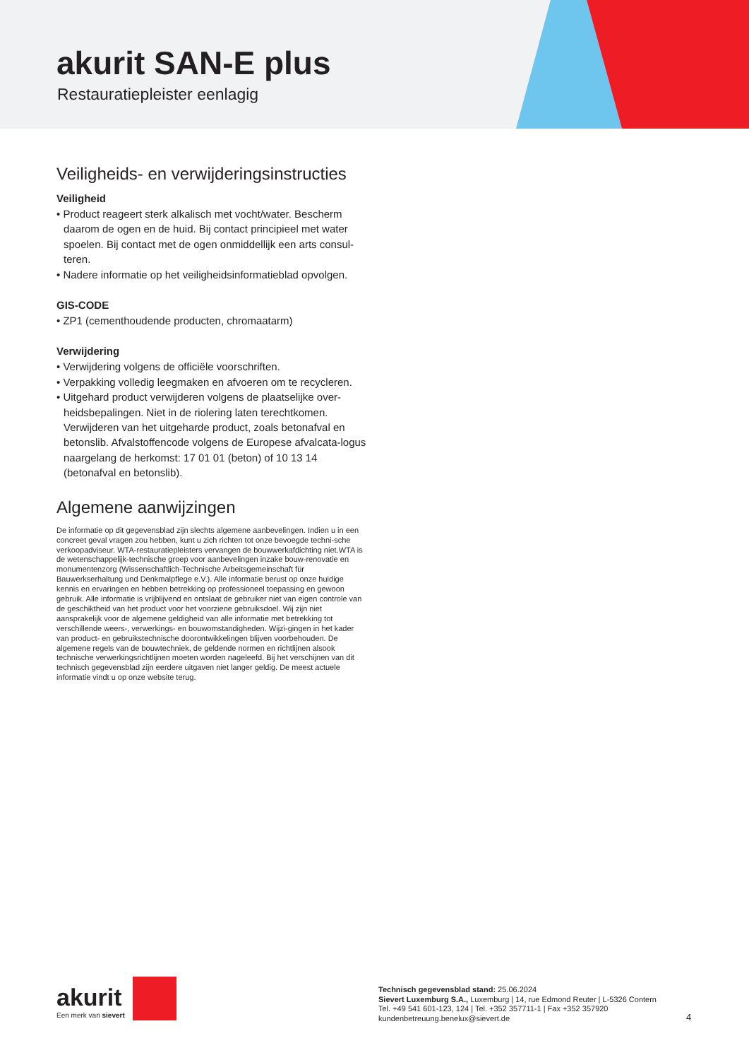akurit SAN-E plus
Restauratiepleister eenlagig
Veiligheids- en verwijderingsinstructies
Veiligheid
• Product reageert sterk alkalisch met vocht/water. Bescherm daarom de ogen en de huid. Bij contact principieel met water spoelen. Bij contact met de ogen onmiddellijk een arts consul-teren.
• Nadere informatie op het veiligheidsinformatieblad opvolgen.
GIS-CODE
• ZP1 (cementhoudende producten, chromaatarm)
Verwijdering
• Verwijdering volgens de officiële voorschriften.
• Verpakking volledig leegmaken en afvoeren om te recycleren.
• Uitgehard product verwijderen volgens de plaatselijke over-heidsbepalingen. Niet in de riolering laten terechtkomen. Verwijderen van het uitgeharde product, zoals betonafval en betonslib. Afvalstoffencode volgens de Europese afvalcata-logus naargelang de herkomst: 17 01 01 (beton) of 10 13 14 (betonafval en betonslib).
Algemene aanwijzingen
De informatie op dit gegevensblad zijn slechts algemene aanbevelingen. Indien u in een concreet geval vragen zou hebben, kunt u zich richten tot onze bevoegde techni-sche verkoopadviseur. WTA-restauratiepleisters vervangen de bouwwerkafdichting niet.WTA is de wetenschappelijk-technische groep voor aanbevelingen inzake bouw-renovatie en monumentenzorg (Wissenschaftlich-Technische Arbeitsgemeinschaft für Bauwerkserhaltung und Denkmalpflege e.V.). Alle informatie berust op onze huidige kennis en ervaringen en hebben betrekking op professioneel toepassing en gewoon gebruik. Alle informatie is vrijblijvend en ontslaat de gebruiker niet van eigen controle van de geschiktheid van het product voor het voorziene gebruiksdoel. Wij zijn niet aansprakelijk voor de algemene geldigheid van alle informatie met betrekking tot verschillende weers-, verwerkings- en bouwomstandigheden. Wijzi-gingen in het kader van product- en gebruikstechnische doorontwikkelingen blijven voorbehouden. De algemene regels van de bouwtechniek, de geldende normen en richtlijnen alsook technische verwerkingsrichtlijnen moeten worden nageleefd. Bij het verschijnen van dit technisch gegevensblad zijn eerdere uitgaven niet langer geldig. De meest actuele informatie vindt u op onze website terug.
akurit
Een merk van sievert
Technisch gegevensblad stand: 25.06.2024
Sievert Luxemburg S.A., Luxemburg | 14, rue Edmond Reuter | L-5326 Contern
Tel. +49 541 601-123, 124 | Tel. +352 357711-1 | Fax +352 357920
kundenbetreuung.benelux@sievert.de
4